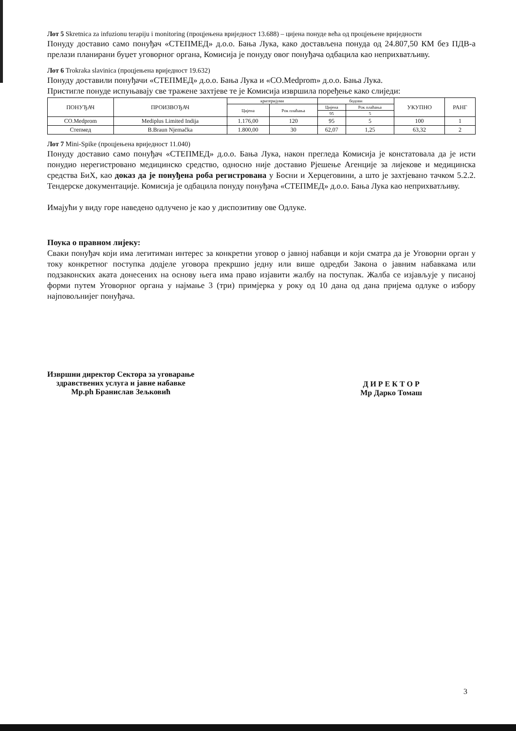Лот 5 Skretnica za infuzionu terapiju i monitoring (процјењена вриједност 13.688) – цијена понуде већа од процјењене вриједности
Понуду доставио само понуђач «СТЕПМЕД» д.о.о. Бања Лука, како достављена понуда од 24.807,50 КМ без ПДВ-а прелази планирани буџет уговорног органа, Комисија је понуду овог понуђача одбацила као неприхватљиву.
Лот 6 Trokraka slavinica (процјењена вриједност 19.632)
Понуду доставили понуђачи «СТЕПМЕД» д.о.о. Бања Лука и «CO.Medprom» д.о.о. Бања Лука.
Пристигле понуде испуњавају све тражене захтјеве те је Комисија извршила поређење како слиједи:
| ПОНУЂАЧ | ПРОИЗВОЂАЧ | критеријуми | | бодови | | УКУПНО | РАНГ |
| --- | --- | --- | --- | --- | --- | --- | --- |
| | | Цијена | Рок плаћања | Цијена | Рок плаћања | | |
| | | | | 95 | 5 | | |
| CO.Medprom | Mediplus Limited Indija | 1.176,00 | 120 | 95 | 5 | 100 | 1 |
| Степмед | B.Braun Njemačka | 1.800,00 | 30 | 62,07 | 1,25 | 63,32 | 2 |
Лот 7 Mini-Spike (процјењена вриједност 11.040)
Понуду доставио само понуђач «СТЕПМЕД» д.о.о. Бања Лука, након прегледа Комисија је констатовала да је исти понудио нерегистровано медицинско средство, односно није доставио Рјешење Агенције за лијекове и медицинска средства БиХ, као доказ да је понуђена роба регистрована у Босни и Херцеговини, а што је захтјевано тачком 5.2.2. Тендерске документације. Комисија је одбацила понуду понуђача «СТЕПМЕД» д.о.о. Бања Лука као неприхватљиву.
Имајући у виду горе наведено одлучено је као у диспозитиву ове Одлуке.
Поука о правном лијеку:
Сваки понуђач који има легитиман интерес за конкретни уговор о јавној набавци и који сматра да је Уговорни орган у току конкретног поступка додјеле уговора прекршио једну или више одредби Закона о јавним набавкама или подзаконских аката донесених на основу њега има право изјавити жалбу на поступак. Жалба се изјављује у писаној форми путем Уговорног органа у најмање 3 (три) примјерка у року од 10 дана од дана пријема одлуке о избору најповољнијег понуђача.
Извршни директор Сектора за уговарање
здравствених услуга и јавне набавке
Мр.ph Бранислав Зељковић
Д И Р Е К Т О Р
Мр Дарко Томаш
3